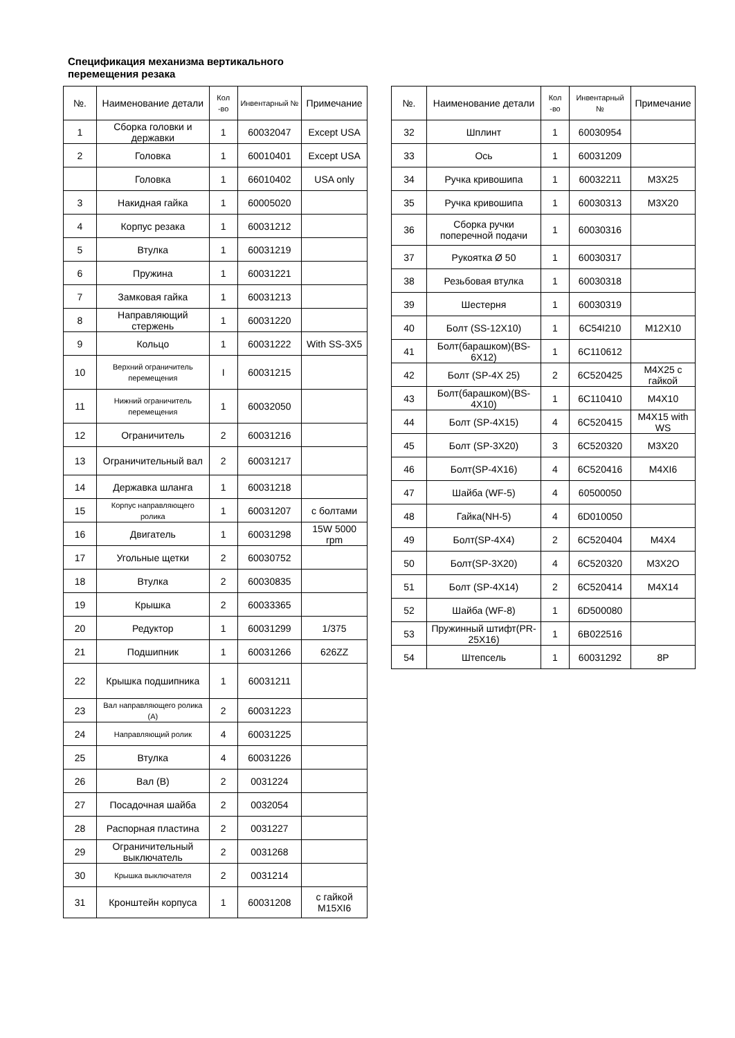Спецификация механизма вертикального перемещения резака
| №. | Наименование детали | Кол -во | Инвентарный № | Примечание |
| --- | --- | --- | --- | --- |
| 1 | Сборка головки и державки | 1 | 60032047 | Except USA |
| 2 | Головка | 1 | 60010401 | Except USA |
| | Головка | 1 | 66010402 | USA only |
| 3 | Накидная гайка | 1 | 60005020 | |
| 4 | Корпус резака | 1 | 60031212 | |
| 5 | Втулка | 1 | 60031219 | |
| 6 | Пружина | 1 | 60031221 | |
| 7 | Замковая гайка | 1 | 60031213 | |
| 8 | Направляющий стержень | 1 | 60031220 | |
| 9 | Кольцо | 1 | 60031222 | With SS-3X5 |
| 10 | Верхний ограничитель перемещения | I | 60031215 | |
| 11 | Нижний ограничитель перемещения | 1 | 60032050 | |
| 12 | Ограничитель | 2 | 60031216 | |
| 13 | Ограничительный вал | 2 | 60031217 | |
| 14 | Державка шланга | 1 | 60031218 | |
| 15 | Корпус направляющего ролика | 1 | 60031207 | с болтами |
| 16 | Двигатель | 1 | 60031298 | 15W 5000 rpm |
| 17 | Угольные щетки | 2 | 60030752 | |
| 18 | Втулка | 2 | 60030835 | |
| 19 | Крышка | 2 | 60033365 | |
| 20 | Редуктор | 1 | 60031299 | 1/375 |
| 21 | Подшипник | 1 | 60031266 | 626ZZ |
| 22 | Крышка подшипника | 1 | 60031211 | |
| 23 | Вал направляющего ролика (А) | 2 | 60031223 | |
| 24 | Направляющий ролик | 4 | 60031225 | |
| 25 | Втулка | 4 | 60031226 | |
| 26 | Вал (В) | 2 | 0031224 | |
| 27 | Посадочная шайба | 2 | 0032054 | |
| 28 | Распорная пластина | 2 | 0031227 | |
| 29 | Ограничительный выключатель | 2 | 0031268 | |
| 30 | Крышка выключателя | 2 | 0031214 | |
| 31 | Кронштейн корпуса | 1 | 60031208 | с гайкой M15XI6 |
| №. | Наименование детали | Кол -во | Инвентарный № | Примечание |
| --- | --- | --- | --- | --- |
| 32 | Шплинт | 1 | 60030954 | |
| 33 | Ось | 1 | 60031209 | |
| 34 | Ручка кривошипа | 1 | 60032211 | M3X25 |
| 35 | Ручка кривошипа | 1 | 60030313 | M3X20 |
| 36 | Сборка ручки поперечной подачи | 1 | 60030316 | |
| 37 | Рукоятка Ø 50 | 1 | 60030317 | |
| 38 | Резьбовая втулка | 1 | 60030318 | |
| 39 | Шестерня | 1 | 60030319 | |
| 40 | Болт (SS-12X10) | 1 | 6C54I210 | M12X10 |
| 41 | Болт(барашком)(BS-6X12) | 1 | 6C110612 | |
| 42 | Болт (SP-4X 25) | 2 | 6C520425 | M4X25 с гайкой |
| 43 | Болт(барашком)(BS-4X10) | 1 | 6C110410 | M4X10 |
| 44 | Болт (SP-4X15) | 4 | 6C520415 | M4X15 with WS |
| 45 | Болт (SP-3X20) | 3 | 6C520320 | M3X20 |
| 46 | Болт(SP-4X16) | 4 | 6C520416 | M4XI6 |
| 47 | Шайба (WF-5) | 4 | 60500050 | |
| 48 | Гайка(NH-5) | 4 | 6D010050 | |
| 49 | Болт(SP-4X4) | 2 | 6C520404 | M4X4 |
| 50 | Болт(SP-3X20) | 4 | 6C520320 | M3X2O |
| 51 | Болт (SP-4X14) | 2 | 6C520414 | M4X14 |
| 52 | Шайба (WF-8) | 1 | 6D500080 | |
| 53 | Пружинный штифт(PR-25X16) | 1 | 6B022516 | |
| 54 | Штепсель | 1 | 60031292 | 8P |